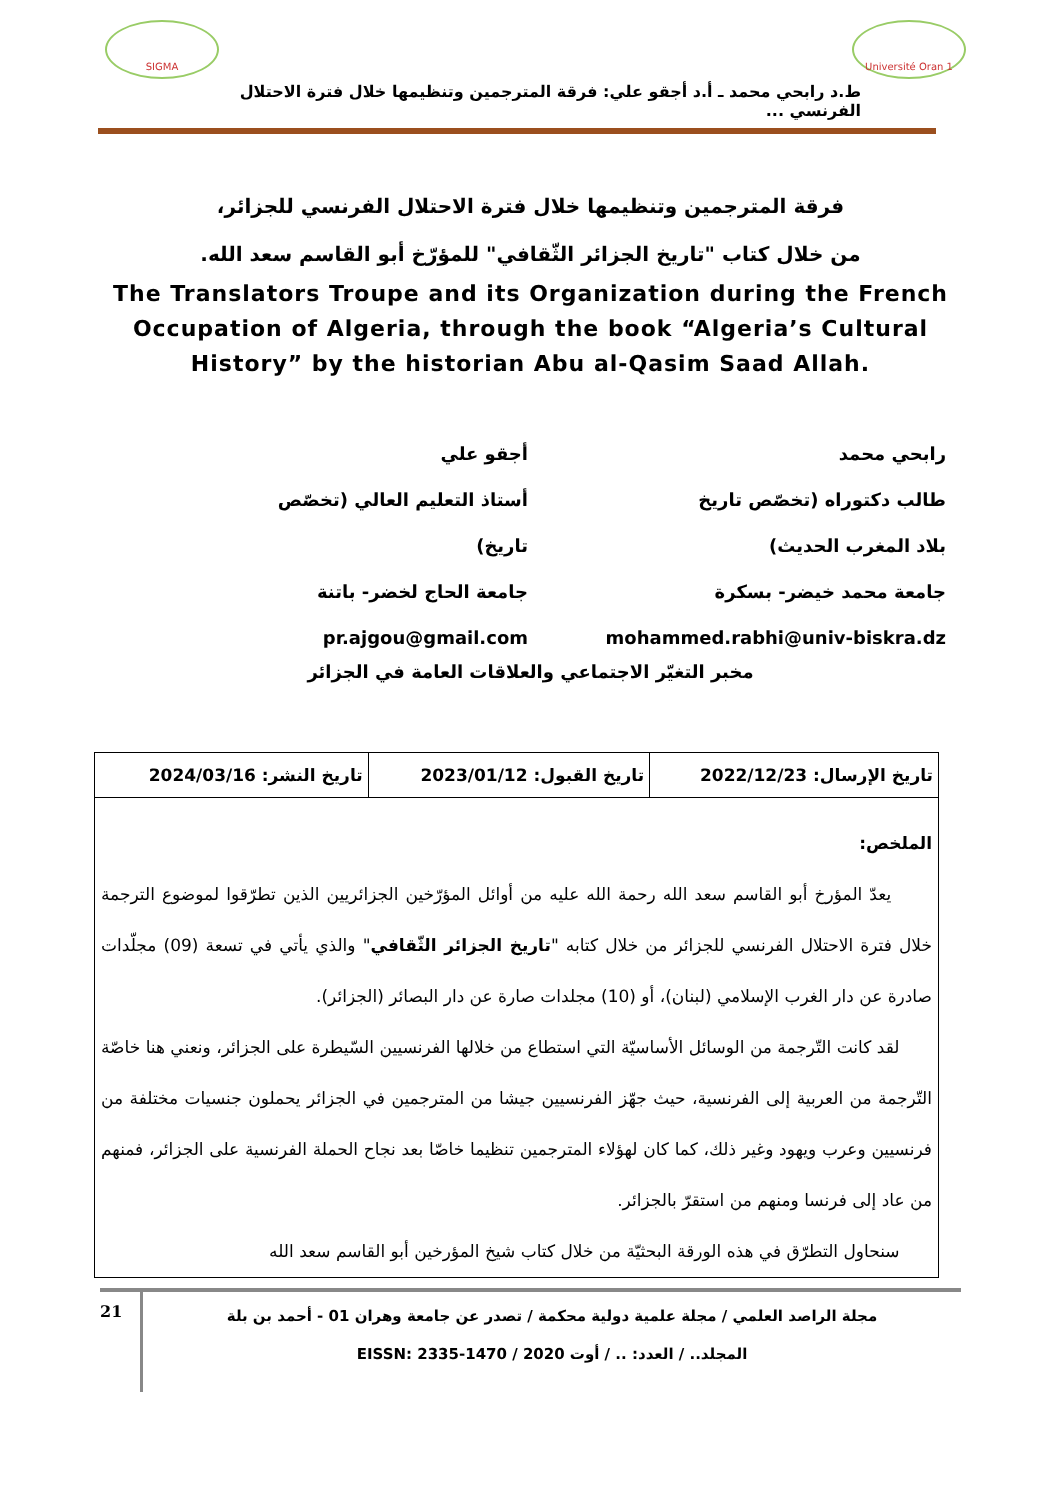SIGMA Université Oran 1
ط.د رابحي محمد ـ أ.د أجقو علي: فرقة المترجمين وتنظيمها خلال فترة الاحتلال الفرنسي ...
فرقة المترجمين وتنظيمها خلال فترة الاحتلال الفرنسي للجزائر،
من خلال كتاب "تاريخ الجزائر الثّقافي" للمؤرّخ أبو القاسم سعد الله.
The Translators Troupe and its Organization during the French Occupation of Algeria, through the book “Algeria’s Cultural History” by the historian Abu al-Qasim Saad Allah.
رابحي محمد
طالب دكتوراه (تخصّص تاريخ
بلاد المغرب الحديث)
جامعة محمد خيضر- بسكرة
mohammed.rabhi@univ-biskra.dz
أجقو علي
أستاذ التعليم العالي (تخصّص
تاريخ)
جامعة الحاج لخضر- باتنة
pr.ajgou@gmail.com
مخبر التغيّر الاجتماعي والعلاقات العامة في الجزائر
| تاريخ الإرسال: 2022/12/23 | تاريخ القبول: 2023/01/12 | تاريخ النشر: 2024/03/16 |
| الملخص: يعدّ المؤرخ أبو القاسم سعد الله رحمة الله عليه من أوائل المؤرّخين الجزائريين الذين تطرّقوا لموضوع الترجمة خلال فترة الاحتلال الفرنسي للجزائر من خلال كتابه " تاريخ الجزائر الثّقافي " والذي يأتي في تسعة (09) مجلّدات صادرة عن دار الغرب الإسلامي (لبنان)، أو (10) مجلدات صارة عن دار البصائر (الجزائر). لقد كانت التّرجمة من الوسائل الأساسيّة التي استطاع من خلالها الفرنسيين السّيطرة على الجزائر، ونعني هنا خاصّة التّرجمة من العربية إلى الفرنسية، حيث جهّز الفرنسيين جيشا من المترجمين في الجزائر يحملون جنسيات مختلفة من فرنسيين وعرب ويهود وغير ذلك، كما كان لهؤلاء المترجمين تنظيما خاصّا بعد نجاح الحملة الفرنسية على الجزائر، فمنهم من عاد إلى فرنسا ومنهم من استقرّ بالجزائر. سنحاول التطرّق في هذه الورقة البحثيّة من خلال كتاب شيخ المؤرخين أبو القاسم سعد الله | | |
21
مجلة الراصد العلمي / مجلة علمية دولية محكمة / تصدر عن جامعة وهران 01 - أحمد بن بلة
المجلد.. / العدد: .. / أوت 2020 / EISSN: 2335-1470